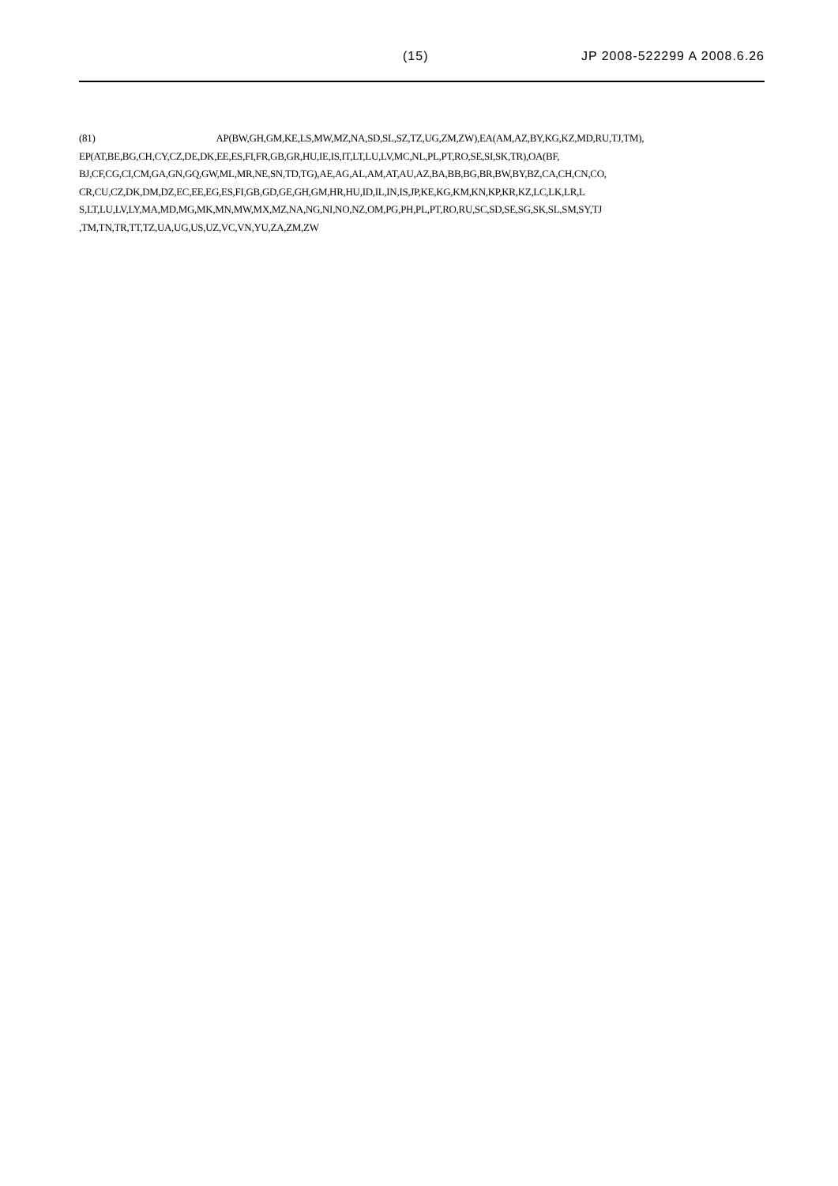(15) JP 2008-522299 A 2008.6.26
(81) AP(BW,GH,GM,KE,LS,MW,MZ,NA,SD,SL,SZ,TZ,UG,ZM,ZW),EA(AM,AZ,BY,KG,KZ,MD,RU,TJ,TM),
EP(AT,BE,BG,CH,CY,CZ,DE,DK,EE,ES,FI,FR,GB,GR,HU,IE,IS,IT,LT,LU,LV,MC,NL,PL,PT,RO,SE,SI,SK,TR),OA(BF,
BJ,CF,CG,CI,CM,GA,GN,GQ,GW,ML,MR,NE,SN,TD,TG),AE,AG,AL,AM,AT,AU,AZ,BA,BB,BG,BR,BW,BY,BZ,CA,CH,CN,CO,
CR,CU,CZ,DK,DM,DZ,EC,EE,EG,ES,FI,GB,GD,GE,GH,GM,HR,HU,ID,IL,IN,IS,JP,KE,KG,KM,KN,KP,KR,KZ,LC,LK,LR,L
S,LT,LU,LV,LY,MA,MD,MG,MK,MN,MW,MX,MZ,NA,NG,NI,NO,NZ,OM,PG,PH,PL,PT,RO,RU,SC,SD,SE,SG,SK,SL,SM,SY,TJ
,TM,TN,TR,TT,TZ,UA,UG,US,UZ,VC,VN,YU,ZA,ZM,ZW